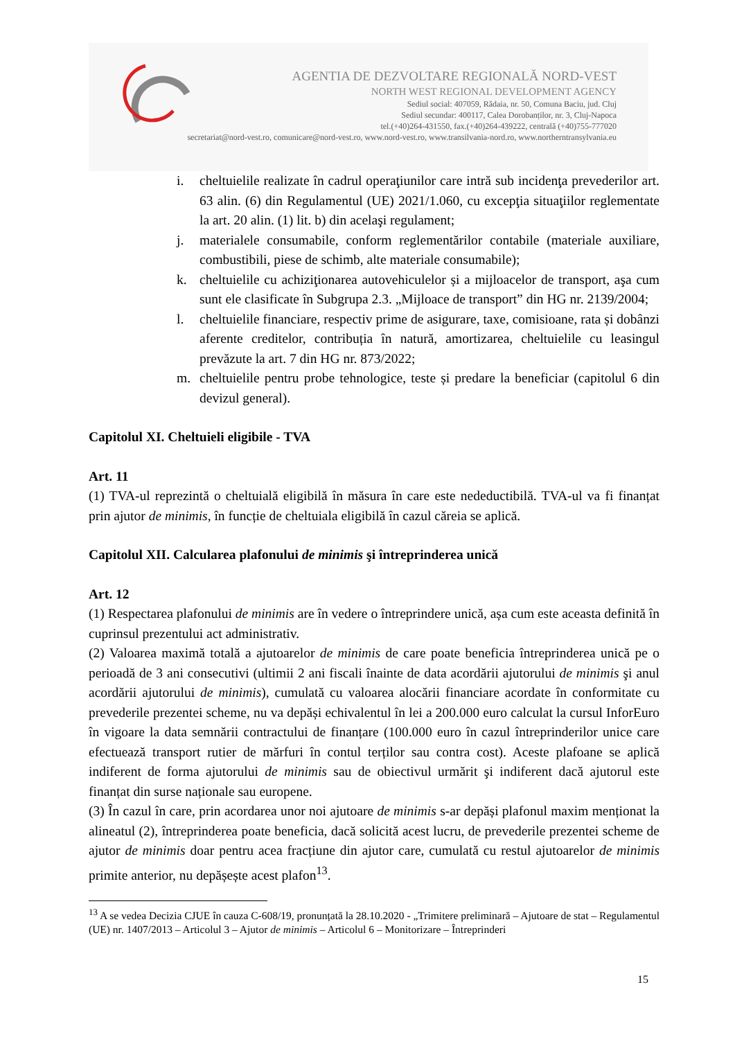AGENTIA DE DEZVOLTARE REGIONALĂ NORD-VEST
NORTH WEST REGIONAL DEVELOPMENT AGENCY
Sediul social: 407059, Rădaia, nr. 50, Comuna Baciu, jud. Cluj
Sediul secundar: 400117, Calea Dorobanților, nr. 3, Cluj-Napoca
tel.(+40)264-431550, fax.(+40)264-439222, centrală (+40)755-777020
secretariat@nord-vest.ro, comunicare@nord-vest.ro, www.nord-vest.ro, www.transilvania-nord.ro, www.northerntransylvania.eu
i. cheltuielile realizate în cadrul operaţiunilor care intră sub incidenţa prevederilor art. 63 alin. (6) din Regulamentul (UE) 2021/1.060, cu excepţia situaţiilor reglementate la art. 20 alin. (1) lit. b) din acelaşi regulament;
j. materialele consumabile, conform reglementărilor contabile (materiale auxiliare, combustibili, piese de schimb, alte materiale consumabile);
k. cheltuielile cu achiziţionarea autovehiculelor și a mijloacelor de transport, aşa cum sunt ele clasificate în Subgrupa 2.3. „Mijloace de transport” din HG nr. 2139/2004;
l. cheltuielile financiare, respectiv prime de asigurare, taxe, comisioane, rata și dobânzi aferente creditelor, contribuția în natură, amortizarea, cheltuielile cu leasingul prevăzute la art. 7 din HG nr. 873/2022;
m. cheltuielile pentru probe tehnologice, teste și predare la beneficiar (capitolul 6 din devizul general).
Capitolul XI. Cheltuieli eligibile - TVA
Art. 11
(1) TVA-ul reprezintă o cheltuială eligibilă în măsura în care este nedeductibilă. TVA-ul va fi finanțat prin ajutor de minimis, în funcție de cheltuiala eligibilă în cazul căreia se aplică.
Capitolul XII. Calcularea plafonului de minimis şi întreprinderea unică
Art. 12
(1) Respectarea plafonului de minimis are în vedere o întreprindere unică, așa cum este aceasta definită în cuprinsul prezentului act administrativ.
(2) Valoarea maximă totală a ajutoarelor de minimis de care poate beneficia întreprinderea unică pe o perioadă de 3 ani consecutivi (ultimii 2 ani fiscali înainte de data acordării ajutorului de minimis şi anul acordării ajutorului de minimis), cumulată cu valoarea alocării financiare acordate în conformitate cu prevederile prezentei scheme, nu va depăși echivalentul în lei a 200.000 euro calculat la cursul InforEuro în vigoare la data semnării contractului de finanțare (100.000 euro în cazul întreprinderilor unice care efectuează transport rutier de mărfuri în contul terților sau contra cost). Aceste plafoane se aplică indiferent de forma ajutorului de minimis sau de obiectivul urmărit şi indiferent dacă ajutorul este finanțat din surse naționale sau europene.
(3) În cazul în care, prin acordarea unor noi ajutoare de minimis s-ar depăși plafonul maxim menționat la alineatul (2), întreprinderea poate beneficia, dacă solicită acest lucru, de prevederile prezentei scheme de ajutor de minimis doar pentru acea fracțiune din ajutor care, cumulată cu restul ajutoarelor de minimis primite anterior, nu depășește acest plafon<sup>13</sup>.
<sup>13</sup> A se vedea Decizia CJUE în cauza C-608/19, pronunțată la 28.10.2020 - „Trimitere preliminară – Ajutoare de stat – Regulamentul (UE) nr. 1407/2013 – Articolul 3 – Ajutor de minimis – Articolul 6 – Monitorizare – Întreprinderi
15